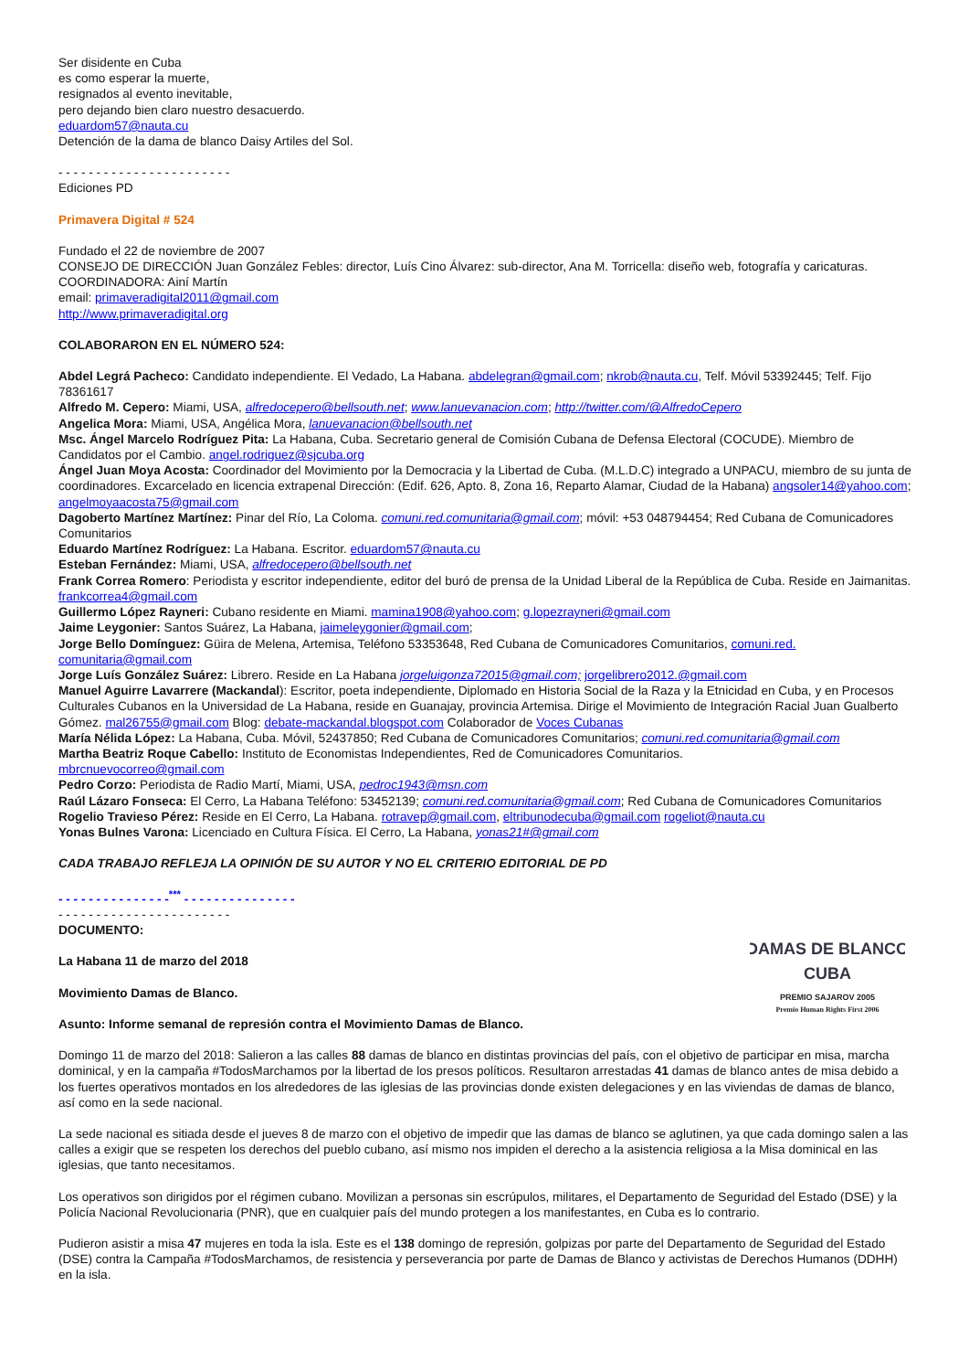Ser disidente en Cuba
es como esperar la muerte,
resignados al evento inevitable,
pero dejando bien claro nuestro desacuerdo.
eduardom57@nauta.cu
Detención de la dama de blanco Daisy Artiles del Sol.
- - - - - - - - - - - - - - - - - - - - - - -
Ediciones PD
Primavera Digital # 524
Fundado el 22 de noviembre de 2007
CONSEJO DE DIRECCIÓN Juan González Febles: director, Luís Cino Álvarez: sub-director, Ana M. Torricella: diseño web, fotografía y caricaturas.
COORDINADORA: Ainí Martín
email: primaveradigital2011@gmail.com
http://www.primaveradigital.org
COLABORARON EN EL NÚMERO 524:
Abdel Legrá Pacheco: Candidato independiente. El Vedado, La Habana. abdelegran@gmail.com; nkrob@nauta.cu, Telf. Móvil 53392445; Telf. Fijo 78361617
Alfredo M. Cepero: Miami, USA, alfredocepero@bellsouth.net; www.lanuevanacion.com; http://twitter.com/@AlfredoCepero
Angelica Mora: Miami, USA, Angélica Mora, lanuevanacion@bellsouth.net
Msc. Ángel Marcelo Rodríguez Pita: La Habana, Cuba. Secretario general de Comisión Cubana de Defensa Electoral (COCUDE). Miembro de Candidatos por el Cambio. angel.rodriguez@sjcuba.org
Ángel Juan Moya Acosta: Coordinador del Movimiento por la Democracia y la Libertad de Cuba. (M.L.D.C) integrado a UNPACU, miembro de su junta de coordinadores. Excarcelado en licencia extrapenal Dirección: (Edif. 626, Apto. 8, Zona 16, Reparto Alamar, Ciudad de la Habana) angsoler14@yahoo.com; angelmoyaacosta75@gmail.com
Dagoberto Martínez Martínez: Pinar del Río, La Coloma. comuni.red.comunitaria@gmail.com; móvil: +53 048794454; Red Cubana de Comunicadores Comunitarios
Eduardo Martínez Rodríguez: La Habana. Escritor. eduardom57@nauta.cu
Esteban Fernández: Miami, USA, alfredocepero@bellsouth.net
Frank Correa Romero: Periodista y escritor independiente, editor del buró de prensa de la Unidad Liberal de la República de Cuba. Reside en Jaimanitas. frankcorrea4@gmail.com
Guillermo López Rayneri: Cubano residente en Miami. mamina1908@yahoo.com; g.lopezrayneri@gmail.com
Jaime Leygonier: Santos Suárez, La Habana, jaimeleygonier@gmail.com;
Jorge Bello Domínguez: Güira de Melena, Artemisa, Teléfono 53353648, Red Cubana de Comunicadores Comunitarios, comuni.red.
comunitaria@gmail.com
Jorge Luís González Suárez: Librero. Reside en La Habana jorgeluigonza72015@gmail.com; jorgelibrero2012.@gmail.com
Manuel Aguirre Lavarrere (Mackandal): Escritor, poeta independiente, Diplomado en Historia Social de la Raza y la Etnicidad en Cuba, y en Procesos Culturales Cubanos en la Universidad de La Habana, reside en Guanajay, provincia Artemisa. Dirige el Movimiento de Integración Racial Juan Gualberto Gómez. mal26755@gmail.com Blog: debate-mackandal.blogspot.com Colaborador de Voces Cubanas
María Nélida López: La Habana, Cuba. Móvil, 52437850; Red Cubana de Comunicadores Comunitarios; comuni.red.comunitaria@gmail.com
Martha Beatriz Roque Cabello: Instituto de Economistas Independientes, Red de Comunicadores Comunitarios.
mbrcnuevocorreo@gmail.com
Pedro Corzo: Periodista de Radio Martí, Miami, USA, pedroc1943@msn.com
Raúl Lázaro Fonseca: El Cerro, La Habana Teléfono: 53452139; comuni.red.comunitaria@gmail.com; Red Cubana de Comunicadores Comunitarios
Rogelio Travieso Pérez: Reside en El Cerro, La Habana. rotravep@gmail.com, eltribunodecuba@gmail.com rogeliot@nauta.cu
Yonas Bulnes Varona: Licenciado en Cultura Física. El Cerro, La Habana, yonas21#@gmail.com
CADA TRABAJO REFLEJA LA OPINIÓN DE SU AUTOR Y NO EL CRITERIO EDITORIAL DE PD
- - - - - - - - - - - - - - -<sup>***</sup> - - - - - - - - - - - - - - -
- - - - - - - - - - - - - - - - - - - - - - -
DAMAS DE BLANCO
CUBA
PREMIO SAJAROV 2005
Premio Human Rights First 2006
DOCUMENTO:
La Habana 11 de marzo del 2018
Movimiento Damas de Blanco.
Asunto: Informe semanal de represión contra el Movimiento Damas de Blanco.
Domingo 11 de marzo del 2018: Salieron a las calles 88 damas de blanco en distintas provincias del país, con el objetivo de participar en misa, marcha dominical, y en la campaña #TodosMarchamos por la libertad de los presos políticos. Resultaron arrestadas 41 damas de blanco antes de misa debido a los fuertes operativos montados en los alrededores de las iglesias de las provincias donde existen delegaciones y en las viviendas de damas de blanco, así como en la sede nacional.
La sede nacional es sitiada desde el jueves 8 de marzo con el objetivo de impedir que las damas de blanco se aglutinen, ya que cada domingo salen a las calles a exigir que se respeten los derechos del pueblo cubano, así mismo nos impiden el derecho a la asistencia religiosa a la Misa dominical en las iglesias, que tanto necesitamos.
Los operativos son dirigidos por el régimen cubano. Movilizan a personas sin escrúpulos, militares, el Departamento de Seguridad del Estado (DSE) y la Policía Nacional Revolucionaria (PNR), que en cualquier país del mundo protegen a los manifestantes, en Cuba es lo contrario.
Pudieron asistir a misa 47 mujeres en toda la isla. Este es el 138 domingo de represión, golpizas por parte del Departamento de Seguridad del Estado (DSE) contra la Campaña #TodosMarchamos, de resistencia y perseverancia por parte de Damas de Blanco y activistas de Derechos Humanos (DDHH) en la isla.